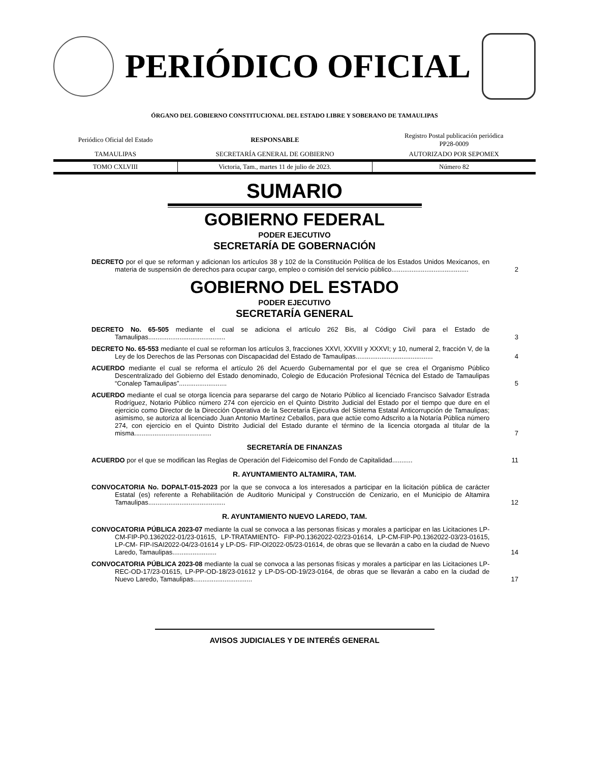PERIÓDICO OFICIAL
ÓRGANO DEL GOBIERNO CONSTITUCIONAL DEL ESTADO LIBRE Y SOBERANO DE TAMAULIPAS
| Periódico Oficial del Estado | RESPONSABLE | Registro Postal publicación periódica PP28-0009 |
| TAMAULIPAS | SECRETARÍA GENERAL DE GOBIERNO | AUTORIZADO POR SEPOMEX |
| TOMO CXLVIII | Victoria, Tam., martes 11 de julio de 2023. | Número 82 |
SUMARIO
GOBIERNO FEDERAL
PODER EJECUTIVO
SECRETARÍA DE GOBERNACIÓN
DECRETO por el que se reforman y adicionan los artículos 38 y 102 de la Constitución Política de los Estados Unidos Mexicanos, en materia de suspensión de derechos para ocupar cargo, empleo o comisión del servicio público..........................................
2
GOBIERNO DEL ESTADO
PODER EJECUTIVO
SECRETARÍA GENERAL
DECRETO No. 65-505 mediante el cual se adiciona el artículo 262 Bis, al Código Civil para el Estado de Tamaulipas..........................................
3
DECRETO No. 65-553 mediante el cual se reforman los artículos 3, fracciones XXVI, XXVIII y XXXVI; y 10, numeral 2, fracción V, de la Ley de los Derechos de las Personas con Discapacidad del Estado de Tamaulipas..........................................
4
ACUERDO mediante el cual se reforma el artículo 26 del Acuerdo Gubernamental por el que se crea el Organismo Público Descentralizado del Gobierno del Estado denominado, Colegio de Educación Profesional Técnica del Estado de Tamaulipas “Conalep Tamaulipas”..........................
5
ACUERDO mediante el cual se otorga licencia para separarse del cargo de Notario Público al licenciado Francisco Salvador Estrada Rodríguez, Notario Público número 274 con ejercicio en el Quinto Distrito Judicial del Estado por el tiempo que dure en el ejercicio como Director de la Dirección Operativa de la Secretaría Ejecutiva del Sistema Estatal Anticorrupción de Tamaulipas; asimismo, se autoriza al licenciado Juan Antonio Martínez Ceballos, para que actúe como Adscrito a la Notaría Pública número 274, con ejercicio en el Quinto Distrito Judicial del Estado durante el término de la licencia otorgada al titular de la misma..........................................
7
SECRETARÍA DE FINANZAS
ACUERDO por el que se modifican las Reglas de Operación del Fideicomiso del Fondo de Capitalidad...........
11
R. AYUNTAMIENTO ALTAMIRA, TAM.
CONVOCATORIA No. DOPALT-015-2023 por la que se convoca a los interesados a participar en la licitación pública de carácter Estatal (es) referente a Rehabilitación de Auditorio Municipal y Construcción de Cenizario, en el Municipio de Altamira Tamaulipas..........................................
12
R. AYUNTAMIENTO NUEVO LAREDO, TAM.
CONVOCATORIA PÚBLICA 2023-07 mediante la cual se convoca a las personas físicas y morales a participar en las Licitaciones LP-CM-FIP-P0.1362022-01/23-01615, LP-TRATAMIENTO- FIP-P0.1362022-02/23-01614, LP-CM-FIP-P0.1362022-03/23-01615, LP-CM- FIP-ISAI2022-04/23-01614 y LP-DS- FIP-OI2022-05/23-01614, de obras que se llevarán a cabo en la ciudad de Nuevo Laredo, Tamaulipas........................
14
CONVOCATORIA PÚBLICA 2023-08 mediante la cual se convoca a las personas físicas y morales a participar en las Licitaciones LP-REC-OD-17/23-01615, LP-PP-OD-18/23-01612 y LP-DS-OD-19/23-0164, de obras que se llevarán a cabo en la ciudad de Nuevo Laredo, Tamaulipas................................
17
AVISOS JUDICIALES Y DE INTERÉS GENERAL